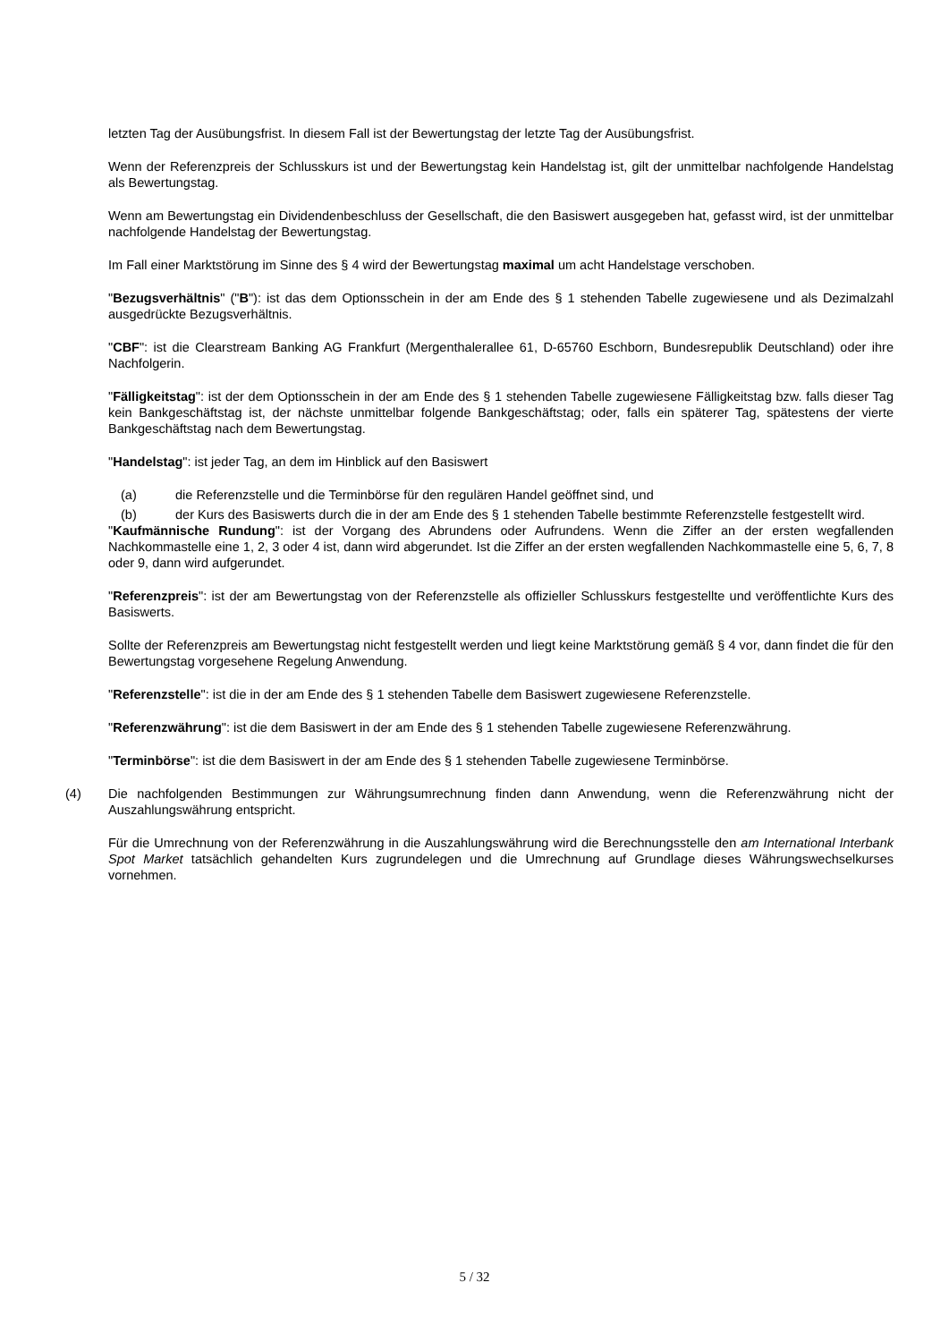letzten Tag der Ausübungsfrist. In diesem Fall ist der Bewertungstag der letzte Tag der Ausübungsfrist.
Wenn der Referenzpreis der Schlusskurs ist und der Bewertungstag kein Handelstag ist, gilt der unmittelbar nachfolgende Handelstag als Bewertungstag.
Wenn am Bewertungstag ein Dividendenbeschluss der Gesellschaft, die den Basiswert ausgegeben hat, gefasst wird, ist der unmittelbar nachfolgende Handelstag der Bewertungstag.
Im Fall einer Marktstörung im Sinne des § 4 wird der Bewertungstag maximal um acht Handelstage verschoben.
"Bezugsverhältnis" ("B"): ist das dem Optionsschein in der am Ende des § 1 stehenden Tabelle zugewiesene und als Dezimalzahl ausgedrückte Bezugsverhältnis.
"CBF": ist die Clearstream Banking AG Frankfurt (Mergenthalerallee 61, D-65760 Eschborn, Bundesrepublik Deutschland) oder ihre Nachfolgerin.
"Fälligkeitstag": ist der dem Optionsschein in der am Ende des § 1 stehenden Tabelle zugewiesene Fälligkeitstag bzw. falls dieser Tag kein Bankgeschäftstag ist, der nächste unmittelbar folgende Bankgeschäftstag; oder, falls ein späterer Tag, spätestens der vierte Bankgeschäftstag nach dem Bewertungstag.
"Handelstag": ist jeder Tag, an dem im Hinblick auf den Basiswert
(a) die Referenzstelle und die Terminbörse für den regulären Handel geöffnet sind, und
(b) der Kurs des Basiswerts durch die in der am Ende des § 1 stehenden Tabelle bestimmte Referenzstelle festgestellt wird.
"Kaufmännische Rundung": ist der Vorgang des Abrundens oder Aufrundens. Wenn die Ziffer an der ersten wegfallenden Nachkommastelle eine 1, 2, 3 oder 4 ist, dann wird abgerundet. Ist die Ziffer an der ersten wegfallenden Nachkommastelle eine 5, 6, 7, 8 oder 9, dann wird aufgerundet.
"Referenzpreis": ist der am Bewertungstag von der Referenzstelle als offizieller Schlusskurs festgestellte und veröffentlichte Kurs des Basiswerts.
Sollte der Referenzpreis am Bewertungstag nicht festgestellt werden und liegt keine Marktstörung gemäß § 4 vor, dann findet die für den Bewertungstag vorgesehene Regelung Anwendung.
"Referenzstelle": ist die in der am Ende des § 1 stehenden Tabelle dem Basiswert zugewiesene Referenzstelle.
"Referenzwährung": ist die dem Basiswert in der am Ende des § 1 stehenden Tabelle zugewiesene Referenzwährung.
"Terminbörse": ist die dem Basiswert in der am Ende des § 1 stehenden Tabelle zugewiesene Terminbörse.
(4) Die nachfolgenden Bestimmungen zur Währungsumrechnung finden dann Anwendung, wenn die Referenzwährung nicht der Auszahlungswährung entspricht.
Für die Umrechnung von der Referenzwährung in die Auszahlungswährung wird die Berechnungsstelle den am International Interbank Spot Market tatsächlich gehandelten Kurs zugrundelegen und die Umrechnung auf Grundlage dieses Währungswechselkurses vornehmen.
5 / 32